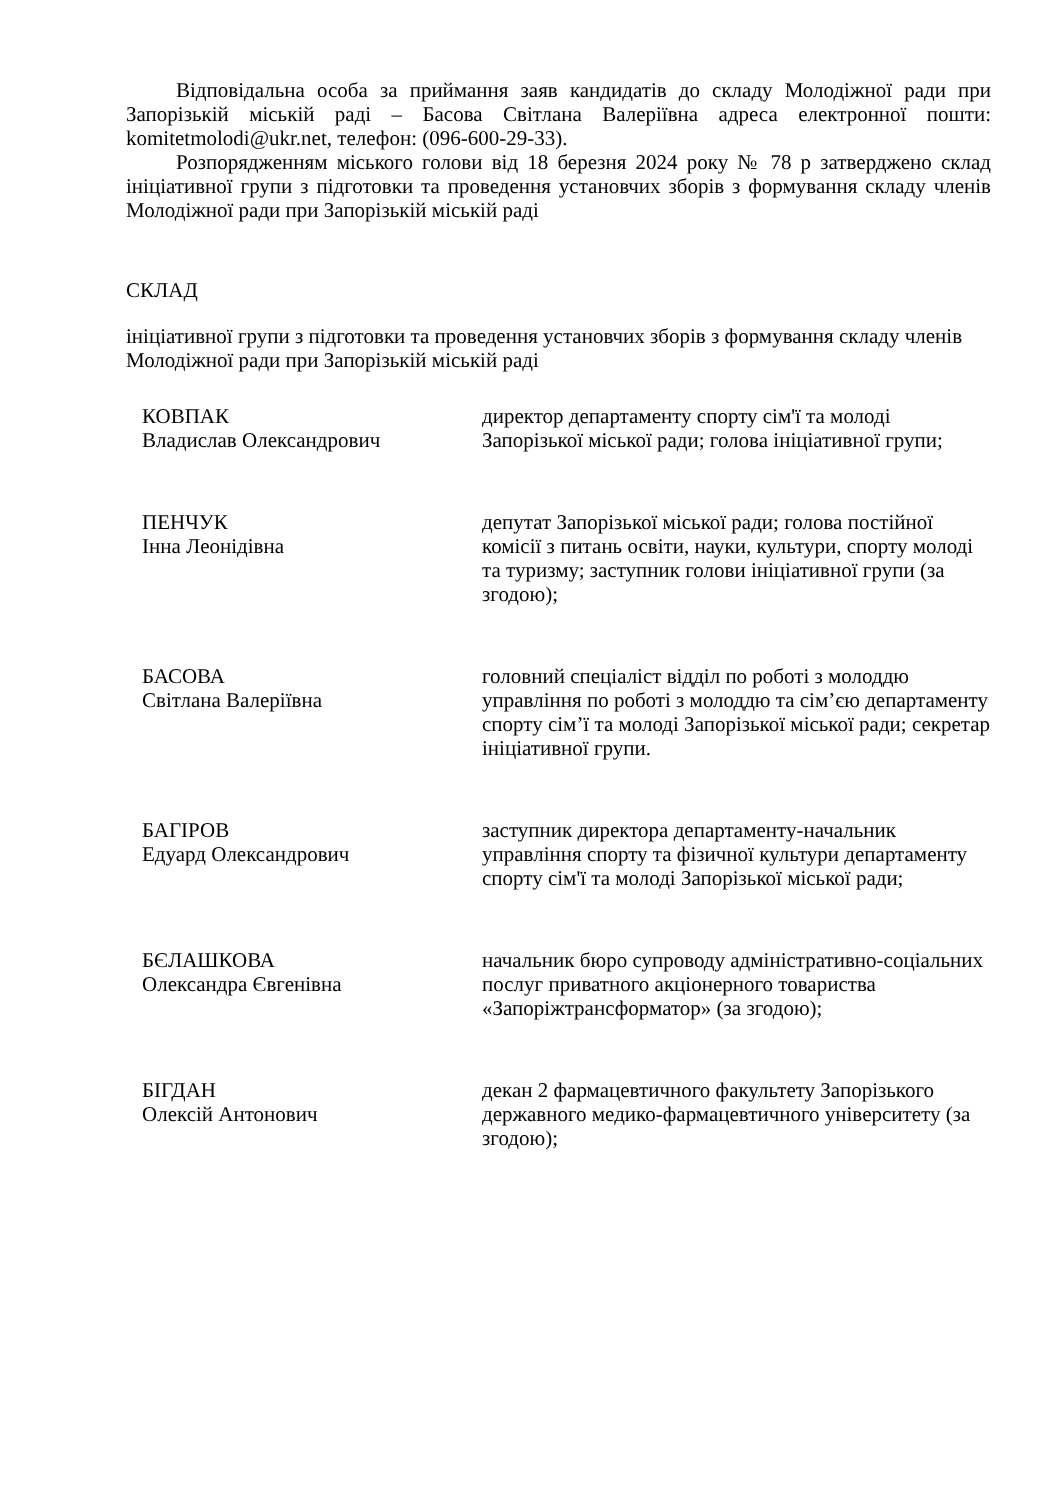Відповідальна особа за приймання заяв кандидатів до складу Молодіжної ради при Запорізькій міській раді – Басова Світлана Валеріївна адреса електронної пошти: komitetmolodi@ukr.net, телефон: (096-600-29-33).
Розпорядженням міського голови від 18 березня 2024 року № 78 р затверджено склад ініціативної групи з підготовки та проведення установчих зборів з формування складу членів Молодіжної ради при Запорізькій міській раді
СКЛАД
ініціативної групи з підготовки та проведення установчих зборів з формування складу членів Молодіжної ради при Запорізькій міській раді
| КОВПАК Владислав Олександрович | директор департаменту спорту сім'ї та молоді Запорізької міської ради; голова ініціативної групи; |
| ПЕНЧУК Інна Леонідівна | депутат Запорізької міської ради; голова постійної комісії з питань освіти, науки, культури, спорту молоді та туризму; заступник голови ініціативної групи (за згодою); |
| БАСОВА Світлана Валеріївна | головний спеціаліст відділ по роботі з молоддю управління по роботі з молоддю та сім’єю департаменту спорту сім’ї та молоді Запорізької міської ради; секретар ініціативної групи. |
| БАГІРОВ Едуард Олександрович | заступник директора департаменту-начальник управління спорту та фізичної культури департаменту спорту сім'ї та молоді Запорізької міської ради; |
| БЄЛАШКОВА Олександра Євгенівна | начальник бюро супроводу адміністративно-соціальних послуг приватного акціонерного товариства «Запоріжтрансформатор» (за згодою); |
| БІГДАН Олексій Антонович | декан 2 фармацевтичного факультету Запорізького державного медико-фармацевтичного університету (за згодою); |